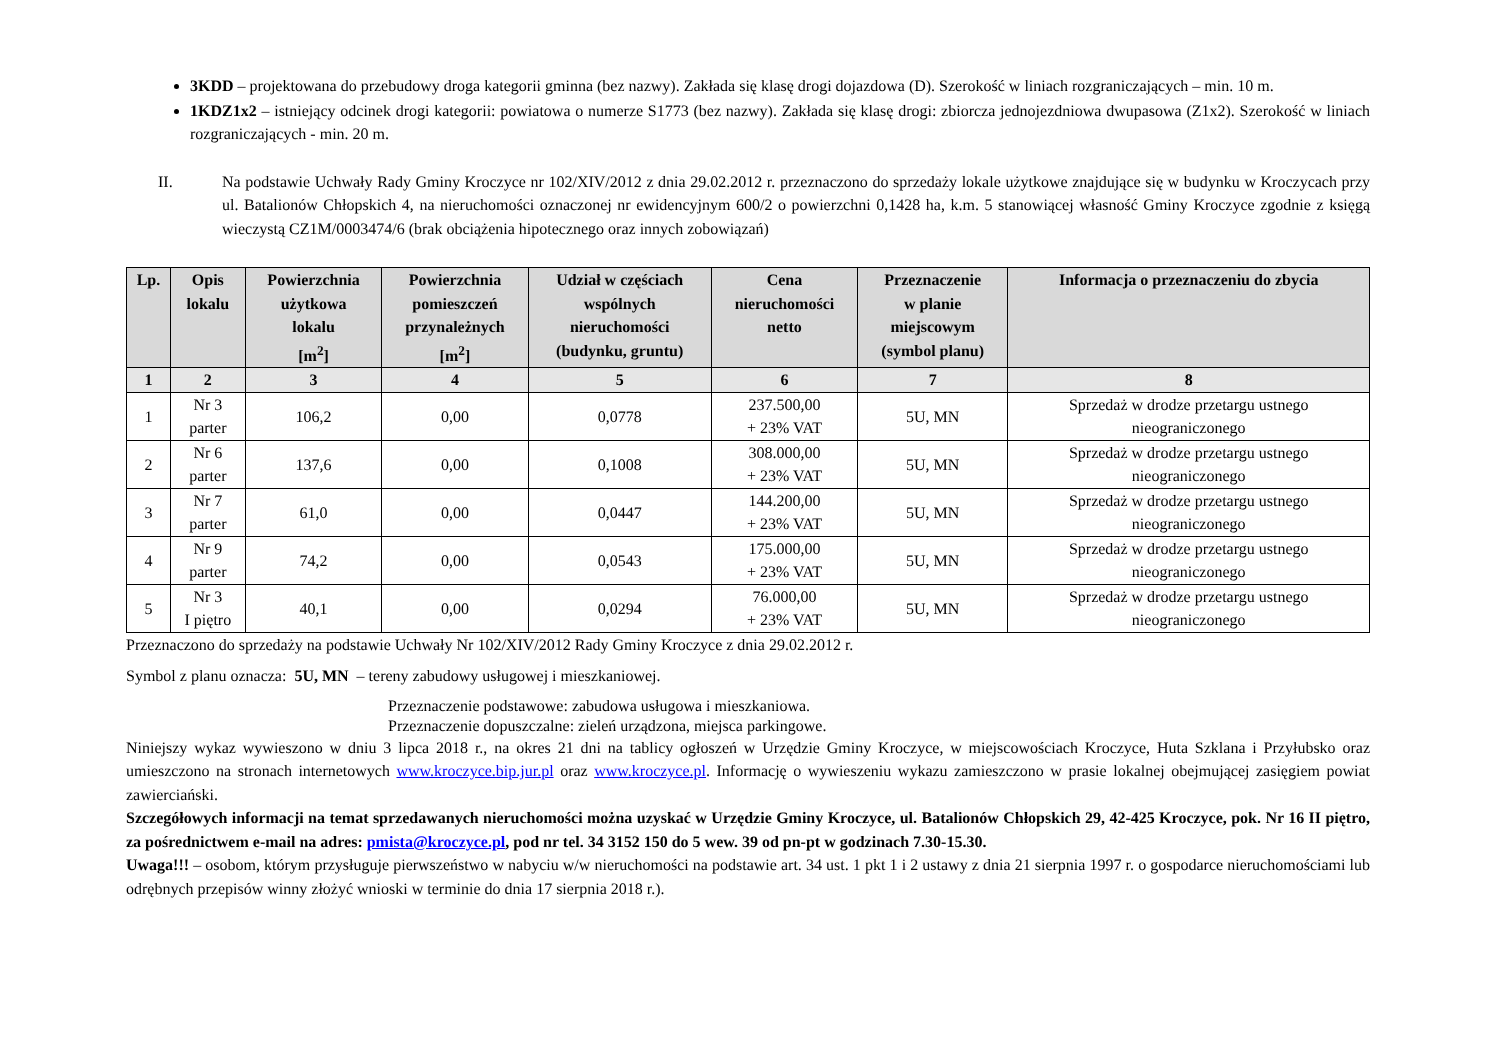3KDD – projektowana do przebudowy droga kategorii gminna (bez nazwy). Zakłada się klasę drogi dojazdowa (D). Szerokość w liniach rozgraniczających – min. 10 m.
1KDZ1x2 – istniejący odcinek drogi kategorii: powiatowa o numerze S1773 (bez nazwy). Zakłada się klasę drogi: zbiorcza jednojezdniowa dwupasowa (Z1x2). Szerokość w liniach rozgraniczających - min. 20 m.
II. Na podstawie Uchwały Rady Gminy Kroczyce nr 102/XIV/2012 z dnia 29.02.2012 r. przeznaczono do sprzedaży lokale użytkowe znajdujące się w budynku w Kroczycach przy ul. Batalionów Chłopskich 4, na nieruchomości oznaczonej nr ewidencyjnym 600/2 o powierzchni 0,1428 ha, k.m. 5 stanowiącej własność Gminy Kroczyce zgodnie z księgą wieczystą CZ1M/0003474/6 (brak obciążenia hipotecznego oraz innych zobowiązań)
| Lp. | Opis lokalu | Powierzchnia użytkowa lokalu [m<sup>2</sup>] | Powierzchnia pomieszczeń przynależnych [m<sup>2</sup>] | Udział w częściach wspólnych nieruchomości (budynku, gruntu) | Cena nieruchomości netto | Przeznaczenie w planie miejscowym (symbol planu) | Informacja o przeznaczeniu do zbycia |
| --- | --- | --- | --- | --- | --- | --- | --- |
| 1 | 2 | 3 | 4 | 5 | 6 | 7 | 8 |
| 1 | Nr 3 parter | 106,2 | 0,00 | 0,0778 | 237.500,00 + 23% VAT | 5U, MN | Sprzedaż w drodze przetargu ustnego nieograniczonego |
| 2 | Nr 6 parter | 137,6 | 0,00 | 0,1008 | 308.000,00 + 23% VAT | 5U, MN | Sprzedaż w drodze przetargu ustnego nieograniczonego |
| 3 | Nr 7 parter | 61,0 | 0,00 | 0,0447 | 144.200,00 + 23% VAT | 5U, MN | Sprzedaż w drodze przetargu ustnego nieograniczonego |
| 4 | Nr 9 parter | 74,2 | 0,00 | 0,0543 | 175.000,00 + 23% VAT | 5U, MN | Sprzedaż w drodze przetargu ustnego nieograniczonego |
| 5 | Nr 3 I piętro | 40,1 | 0,00 | 0,0294 | 76.000,00 + 23% VAT | 5U, MN | Sprzedaż w drodze przetargu ustnego nieograniczonego |
Przeznaczono do sprzedaży na podstawie Uchwały Nr 102/XIV/2012 Rady Gminy Kroczyce z dnia 29.02.2012 r.
Symbol z planu oznacza: 5U, MN – tereny zabudowy usługowej i mieszkaniowej.
Przeznaczenie podstawowe: zabudowa usługowa i mieszkaniowa.
Przeznaczenie dopuszczalne: zieleń urządzona, miejsca parkingowe.
Niniejszy wykaz wywieszono w dniu 3 lipca 2018 r., na okres 21 dni na tablicy ogłoszeń w Urzędzie Gminy Kroczyce, w miejscowościach Kroczyce, Huta Szklana i Przyłubsko oraz umieszczono na stronach internetowych www.kroczyce.bip.jur.pl oraz www.kroczyce.pl. Informację o wywieszeniu wykazu zamieszczono w prasie lokalnej obejmującej zasięgiem powiat zawierciański.
Szczegółowych informacji na temat sprzedawanych nieruchomości można uzyskać w Urzędzie Gminy Kroczyce, ul. Batalionów Chłopskich 29, 42-425 Kroczyce, pok. Nr 16 II piętro, za pośrednictwem e-mail na adres: pmista@kroczyce.pl, pod nr tel. 34 3152 150 do 5 wew. 39 od pn-pt w godzinach 7.30-15.30.
Uwaga!!! – osobom, którym przysługuje pierwszeństwo w nabyciu w/w nieruchomości na podstawie art. 34 ust. 1 pkt 1 i 2 ustawy z dnia 21 sierpnia 1997 r. o gospodarce nieruchomościami lub odrębnych przepisów winny złożyć wnioski w terminie do dnia 17 sierpnia 2018 r.).